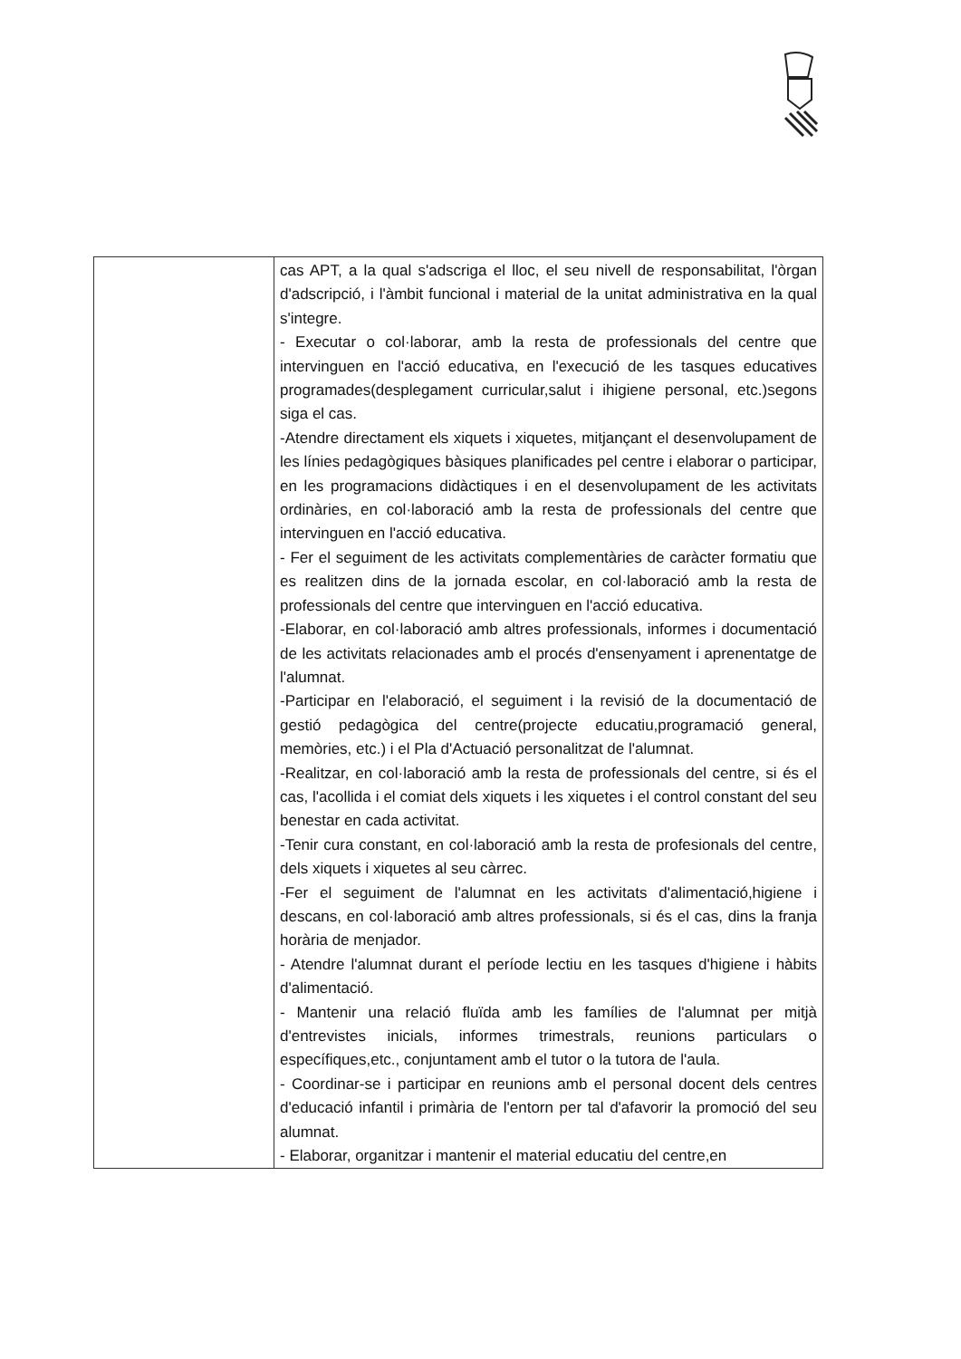| | cas APT, a la qual s'adscriga el lloc, el seu nivell de responsabilitat, l'òrgan d'adscripció, i l'àmbit funcional i material de la unitat administrativa en la qual s'integre. - Executar o col·laborar, amb la resta de professionals del centre que intervinguen en l'acció educativa, en l'execució de les tasques educatives programades(desplegament curricular,salut i ihigiene personal, etc.)segons siga el cas. -Atendre directament els xiquets i xiquetes, mitjançant el desenvolupament de les línies pedagògiques bàsiques planificades pel centre i elaborar o participar, en les programacions didàctiques i en el desenvolupament de les activitats ordinàries, en col·laboració amb la resta de professionals del centre que intervinguen en l'acció educativa. - Fer el seguiment de les activitats complementàries de caràcter formatiu que es realitzen dins de la jornada escolar, en col·laboració amb la resta de professionals del centre que intervinguen en l'acció educativa. -Elaborar, en col·laboració amb altres professionals, informes i documentació de les activitats relacionades amb el procés d'ensenyament i aprenentatge de l'alumnat. -Participar en l'elaboració, el seguiment i la revisió de la documentació de gestió pedagògica del centre(projecte educatiu,programació general, memòries, etc.) i el Pla d'Actuació personalitzat de l'alumnat. -Realitzar, en col·laboració amb la resta de professionals del centre, si és el cas, l'acollida i el comiat dels xiquets i les xiquetes i el control constant del seu benestar en cada activitat. -Tenir cura constant, en col·laboració amb la resta de profesionals del centre, dels xiquets i xiquetes al seu càrrec. -Fer el seguiment de l'alumnat en les activitats d'alimentació,higiene i descans, en col·laboració amb altres professionals, si és el cas, dins la franja horària de menjador. - Atendre l'alumnat durant el període lectiu en les tasques d'higiene i hàbits d'alimentació. - Mantenir una relació fluïda amb les famílies de l'alumnat per mitjà d'entrevistes inicials, informes trimestrals, reunions particulars o específiques,etc., conjuntament amb el tutor o la tutora de l'aula. - Coordinar-se i participar en reunions amb el personal docent dels centres d'educació infantil i primària de l'entorn per tal d'afavorir la promoció del seu alumnat. - Elaborar, organitzar i mantenir el material educatiu del centre,en |